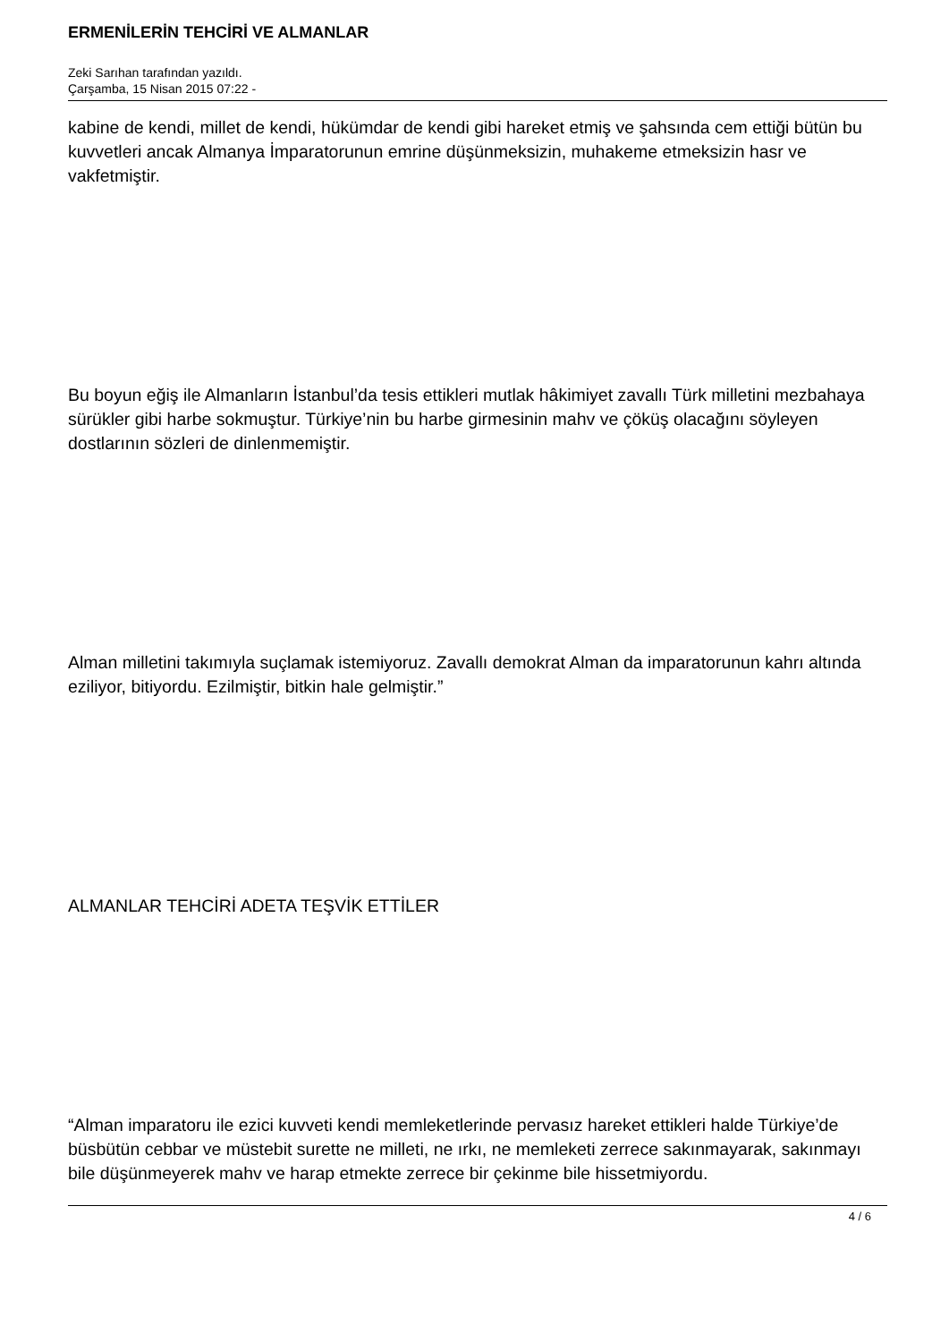ERMENİLERİN TEHCİRİ VE ALMANLAR
Zeki Sarıhan tarafından yazıldı.
Çarşamba, 15 Nisan 2015 07:22 -
kabine de kendi, millet de kendi, hükümdar de kendi gibi hareket etmiş ve şahsında cem ettiği bütün bu kuvvetleri ancak Almanya İmparatorunun emrine düşünmeksizin, muhakeme etmeksizin hasr ve vakfetmiştir.
Bu boyun eğiş ile Almanların İstanbul’da tesis ettikleri mutlak hâkimiyet zavallı Türk milletini mezbahaya sürükler gibi harbe sokmuştur. Türkiye’nin bu harbe girmesinin mahv ve çöküş olacağını söyleyen dostlarının sözleri de dinlenmemiştir.
Alman milletini takımıyla suçlamak istemiyoruz. Zavallı demokrat Alman da imparatorunun kahrı altında eziliyor, bitiyordu. Ezilmiştir, bitkin hale gelmiştir.”
ALMANLAR TEHCİRİ ADETA TEŞVİK ETTİLER
“Alman imparatoru ile ezici kuvveti kendi memleketlerinde pervasız hareket ettikleri halde Türkiye’de büsbütün cebbar ve müstebit surette ne milleti, ne ırkı, ne memleketi zerrece sakınmayarak, sakınmayı bile düşünmeyerek mahv ve harap etmekte zerrece bir çekinme bile hissetmiyordu.
4 / 6